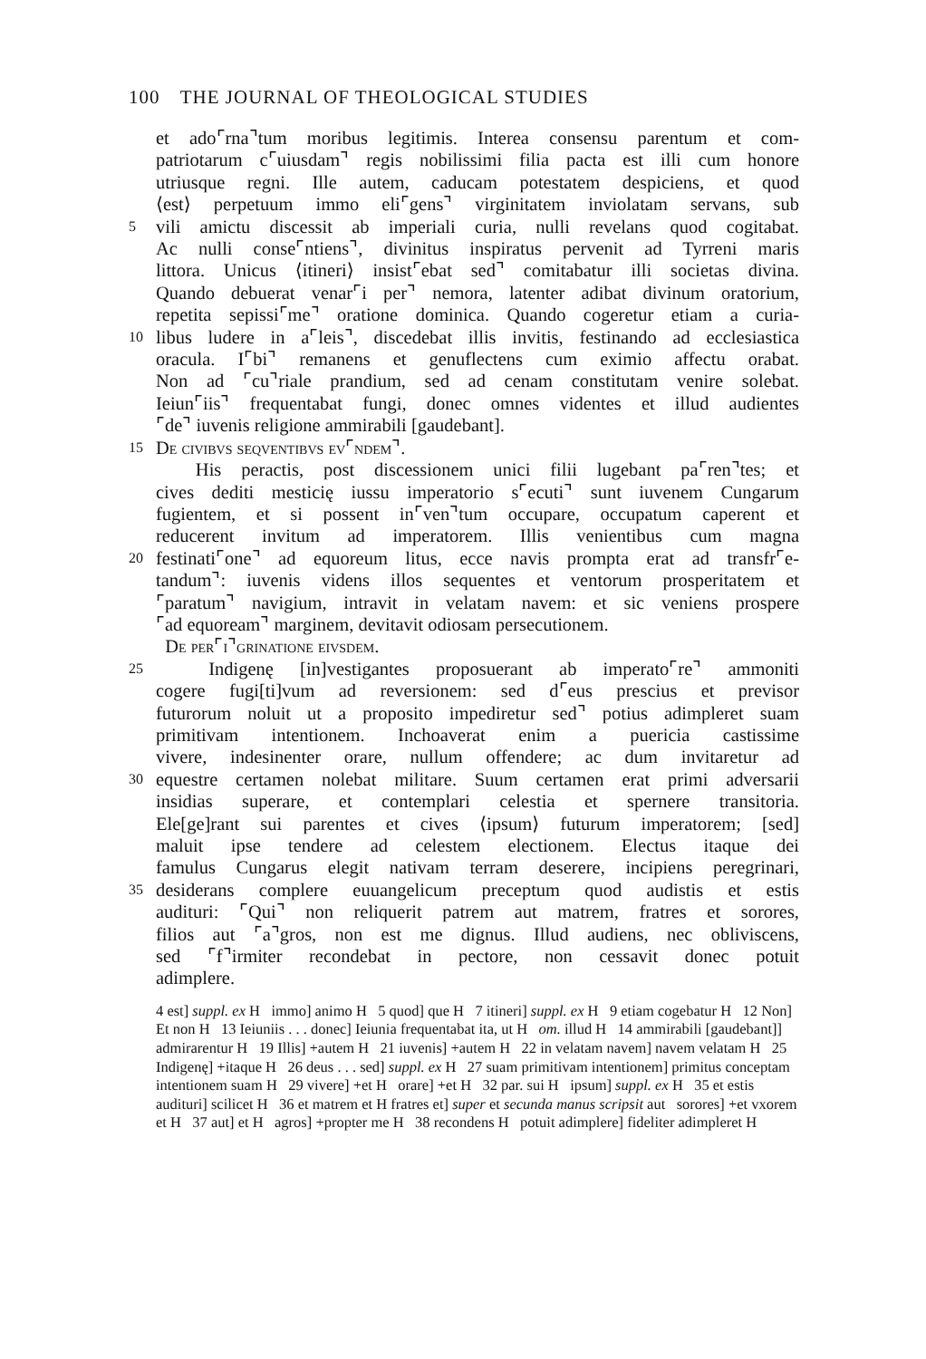100 THE JOURNAL OF THEOLOGICAL STUDIES
et ado⌜rna⌝tum moribus legitimis. Interea consensu parentum et com-
patriotarum c⌜uiusdam⌝ regis nobilissimi filia pacta est illi cum honore
utriusque regni. Ille autem, caducam potestatem despiciens, et quod
⟨est⟩ perpetuum immo eli⌜gens⌝ virginitatem inviolatam servans, sub
5
vili amictu discessit ab imperiali curia, nulli revelans quod cogitabat.
Ac nulli conse⌜ntiens⌝, divinitus inspiratus pervenit ad Tyrreni maris
littora. Unicus ⟨itineri⟩ insist⌜ebat sed⌝ comitabatur illi societas divina.
Quando debuerat venar⌜i per⌝ nemora, latenter adibat divinum oratorium,
repetita sepissi⌜me⌝ oratione dominica. Quando cogeretur etiam a curia-
10
libus ludere in a⌜leis⌝, discedebat illis invitis, festinando ad ecclesiastica
oracula. I⌜bi⌝ remanens et genuflectens cum eximio affectu orabat.
Non ad ⌜cu⌝riale prandium, sed ad cenam constitutam venire solebat.
Ieiun⌜iis⌝ frequentabat fungi, donec omnes videntes et illud audientes
⌜de⌝ iuvenis religione ammirabili [gaudebant].
15
De civibvs seqventibvs ev⌜ndem⌝.
His peractis, post discessionem unici filii lugebant pa⌜ren⌝tes; et
cives dediti mesticię iussu imperatorio s⌜ecuti⌝ sunt iuvenem Cungarum
fugientem, et si possent in⌜ven⌝tum occupare, occupatum caperent et
reducerent invitum ad imperatorem. Illis venientibus cum magna
20
festinati⌜one⌝ ad equoreum litus, ecce navis prompta erat ad transfr⌜e-
tandum⌝: iuvenis videns illos sequentes et ventorum prosperitatem et
⌜paratum⌝ navigium, intravit in velatam navem: et sic veniens prospere
⌜ad equoream⌝ marginem, devitavit odiosam persecutionem.
De per⌜i⌝grinatione eivsdem.
25
Indigenę [in]vestigantes proposuerant ab imperato⌜re⌝ ammoniti
cogere fugi[ti]vum ad reversionem: sed d⌜eus prescius et previsor
futurorum noluit ut a proposito impediretur sed⌝ potius adimpleret suam
primitivam intentionem. Inchoaverat enim a puericia castissime
vivere, indesinenter orare, nullum offendere; ac dum invitaretur ad
30
equestre certamen nolebat militare. Suum certamen erat primi adversarii
insidias superare, et contemplari celestia et spernere transitoria.
Ele[ge]rant sui parentes et cives ⟨ipsum⟩ futurum imperatorem; [sed]
maluit ipse tendere ad celestem electionem. Electus itaque dei
famulus Cungarus elegit nativam terram deserere, incipiens peregrinari,
35
desiderans complere euuangelicum preceptum quod audistis et estis
audituri: ⌜Qui⌝ non reliquerit patrem aut matrem, fratres et sorores,
filios aut ⌜a⌝gros, non est me dignus. Illud audiens, nec obliviscens,
sed ⌜f⌝irmiter recondebat in pectore, non cessavit donec potuit
adimplere.
4 est] suppl. ex H immo] animo H 5 quod] que H 7 itineri] suppl. ex H 9 etiam cogebatur H 12 Non] Et non H 13 Ieiuniis . . . donec] Ieiunia frequentabat ita, ut H om. illud H 14 ammirabili [gaudebant]] admirarentur H 19 Illis] +autem H 21 iuvenis] +autem H 22 in velatam navem] navem velatam H 25 Indigenę] +itaque H 26 deus . . . sed] suppl. ex H 27 suam primitivam intentionem] primitus conceptam intentionem suam H 29 vivere] +et H orare] +et H 32 par. sui H ipsum] suppl. ex H 35 et estis audituri] scilicet H 36 et matrem et H fratres et] super et secunda manus scripsit aut sorores] +et vxorem et H 37 aut] et H agros] +propter me H 38 recondens H potuit adimplere] fideliter adimpleret H